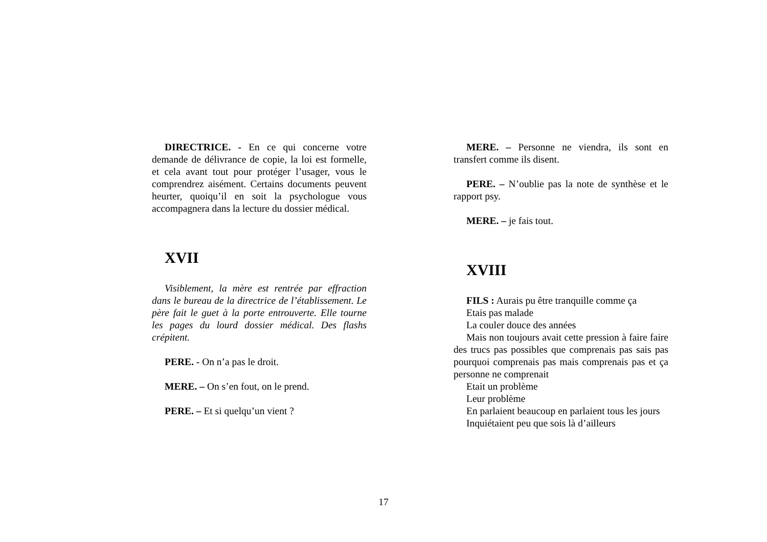DIRECTRICE. - En ce qui concerne votre demande de délivrance de copie, la loi est formelle, et cela avant tout pour protéger l’usager, vous le comprendrez aisément. Certains documents peuvent heurter, quoiqu’il en soit la psychologue vous accompagnera dans la lecture du dossier médical.
XVII
Visiblement, la mère est rentrée par effraction dans le bureau de la directrice de l’établissement. Le père fait le guet à la porte entrouverte. Elle tourne les pages du lourd dossier médical. Des flashs crépitent.
PERE. - On n’a pas le droit.
MERE. – On s’en fout, on le prend.
PERE. – Et si quelqu’un vient ?
MERE. – Personne ne viendra, ils sont en transfert comme ils disent.
PERE. – N’oublie pas la note de synthèse et le rapport psy.
MERE. – je fais tout.
XVIII
FILS : Aurais pu être tranquille comme ça
Etais pas malade
La couler douce des années
Mais non toujours avait cette pression à faire faire des trucs pas possibles que comprenais pas sais pas pourquoi comprenais pas mais comprenais pas et ça personne ne comprenait
Etait un problème
Leur problème
En parlaient beaucoup en parlaient tous les jours
Inquiétaient peu que sois là d’ailleurs
17